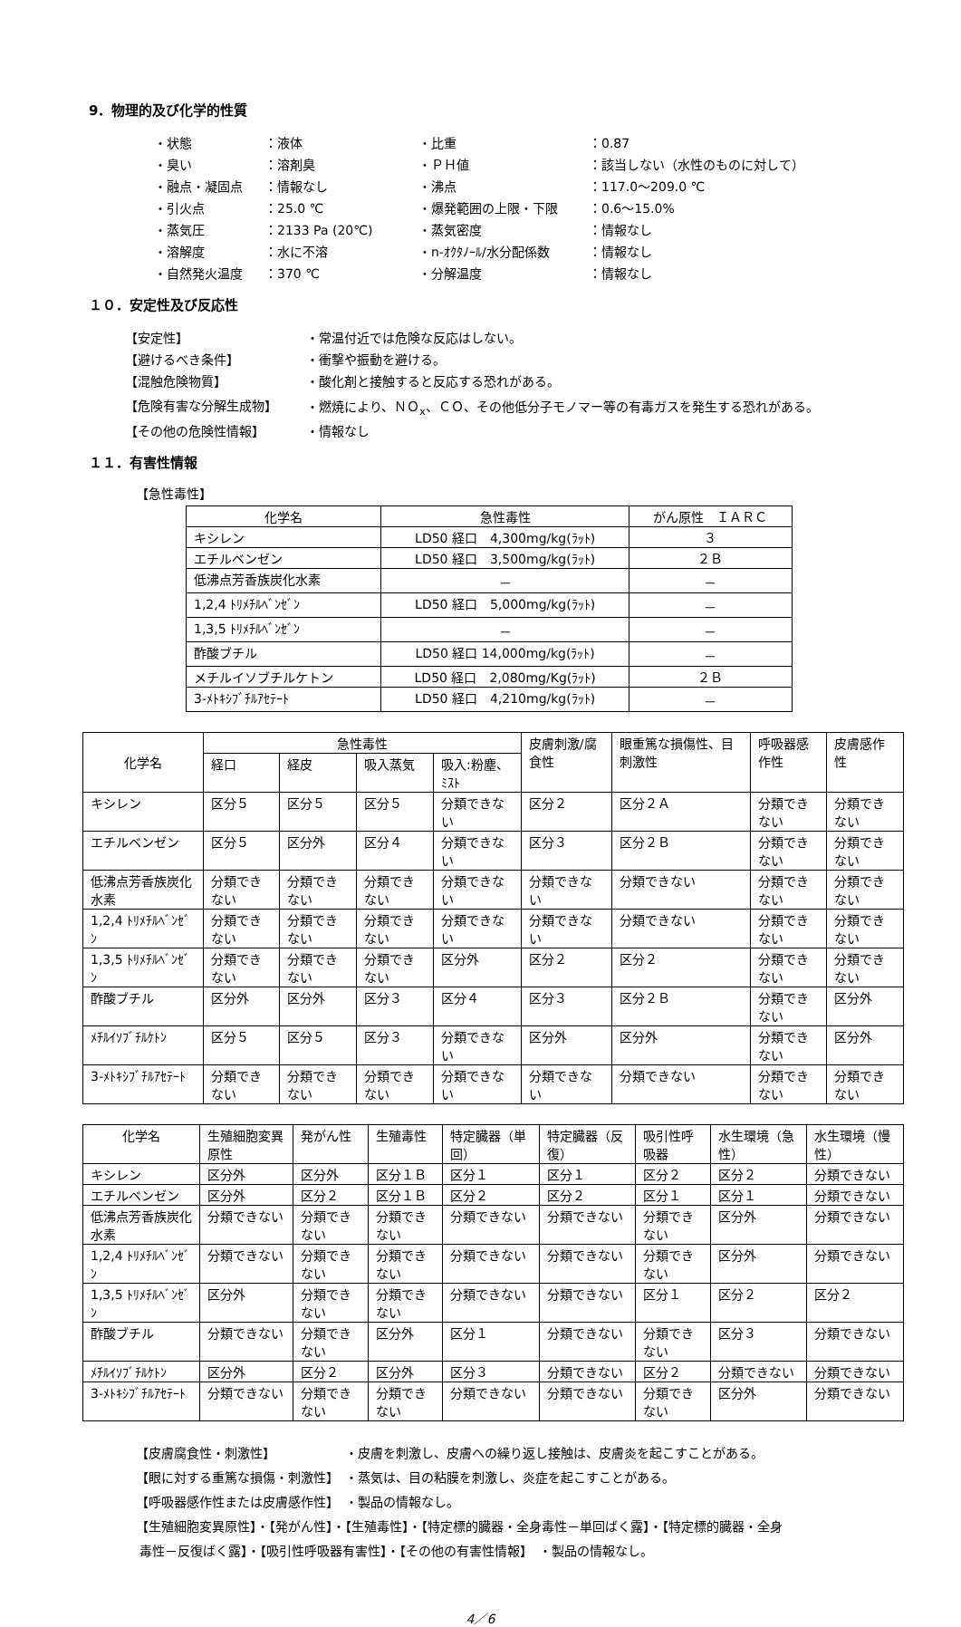9．物理的及び化学的性質
| ・状態 | ：液体 | ・比重 | ：0.87 |
| ・臭い | ：溶剤臭 | ・ＰＨ値 | ：該当しない（水性のものに対して） |
| ・融点・凝固点 | ：情報なし | ・沸点 | ：117.0～209.0 ℃ |
| ・引火点 | ：25.0 ℃ | ・爆発範囲の上限・下限 | ：0.6～15.0% |
| ・蒸気圧 | ：2133 Pa (20℃) | ・蒸気密度 | ：情報なし |
| ・溶解度 | ：水に不溶 | ・n-ｵｸﾀﾉｰﾙ/水分配係数 | ：情報なし |
| ・自然発火温度 | ：370 ℃ | ・分解温度 | ：情報なし |
１０．安定性及び反応性
| 【安定性】 | ・常温付近では危険な反応はしない。 |
| 【避けるべき条件】 | ・衝撃や振動を避ける。 |
| 【混触危険物質】 | ・酸化剤と接触すると反応する恐れがある。 |
| 【危険有害な分解生成物】 | ・燃焼により、ＮＯ<sub>x</sub>、ＣＯ、その他低分子モノマー等の有毒ガスを発生する恐れがある。 |
| 【その他の危険性情報】 | ・情報なし |
１１．有害性情報
【急性毒性】
| 化学名 | 急性毒性 | がん原性 ＩＡＲＣ |
| --- | --- | --- |
| キシレン | LD50 経口 4,300mg/kg(ﾗｯﾄ) | ３ |
| エチルベンゼン | LD50 経口 3,500mg/kg(ﾗｯﾄ) | ２Ｂ |
| 低沸点芳香族炭化水素 | － | － |
| 1,2,4 ﾄﾘﾒﾁﾙﾍﾞﾝｾﾞﾝ | LD50 経口 5,000mg/kg(ﾗｯﾄ) | － |
| 1,3,5 ﾄﾘﾒﾁﾙﾍﾞﾝｾﾞﾝ | － | － |
| 酢酸ブチル | LD50 経口 14,000mg/kg(ﾗｯﾄ) | － |
| メチルイソブチルケトン | LD50 経口 2,080mg/Kg(ﾗｯﾄ) | ２Ｂ |
| 3-ﾒﾄｷｼﾌﾞﾁﾙｱｾﾃｰﾄ | LD50 経口 4,210mg/kg(ﾗｯﾄ) | － |
| 化学名 | 急性毒性 | | | | 皮膚刺激/腐食性 | 眼重篤な損傷性、目刺激性 | 呼吸器感作性 | 皮膚感作性 |
| --- | --- | --- | --- | --- | --- | --- | --- | --- |
| | 経口 | 経皮 | 吸入蒸気 | 吸入:粉塵、ﾐｽﾄ | | | | |
| キシレン | 区分５ | 区分５ | 区分５ | 分類できない | 区分２ | 区分２Ａ | 分類できない | 分類できない |
| エチルベンゼン | 区分５ | 区分外 | 区分４ | 分類できない | 区分３ | 区分２Ｂ | 分類できない | 分類できない |
| 低沸点芳香族炭化水素 | 分類できない | 分類できない | 分類できない | 分類できない | 分類できない | 分類できない | 分類できない | 分類できない |
| 1,2,4 ﾄﾘﾒﾁﾙﾍﾞﾝｾﾞﾝ | 分類できない | 分類できない | 分類できない | 分類できない | 分類できない | 分類できない | 分類できない | 分類できない |
| 1,3,5 ﾄﾘﾒﾁﾙﾍﾞﾝｾﾞﾝ | 分類できない | 分類できない | 分類できない | 区分外 | 区分２ | 区分２ | 分類できない | 分類できない |
| 酢酸ブチル | 区分外 | 区分外 | 区分３ | 区分４ | 区分３ | 区分２Ｂ | 分類できない | 区分外 |
| ﾒﾁﾙｲｿﾌﾞﾁﾙｹﾄﾝ | 区分５ | 区分５ | 区分３ | 分類できない | 区分外 | 区分外 | 分類できない | 区分外 |
| 3-ﾒﾄｷｼﾌﾞﾁﾙｱｾﾃｰﾄ | 分類できない | 分類できない | 分類できない | 分類できない | 分類できない | 分類できない | 分類できない | 分類できない |
| 化学名 | 生殖細胞変異原性 | 発がん性 | 生殖毒性 | 特定臓器（単回） | 特定臓器（反復） | 吸引性呼吸器 | 水生環境（急性） | 水生環境（慢性） |
| --- | --- | --- | --- | --- | --- | --- | --- | --- |
| キシレン | 区分外 | 区分外 | 区分１Ｂ | 区分１ | 区分１ | 区分２ | 区分２ | 分類できない |
| エチルベンゼン | 区分外 | 区分２ | 区分１Ｂ | 区分２ | 区分２ | 区分１ | 区分１ | 分類できない |
| 低沸点芳香族炭化水素 | 分類できない | 分類できない | 分類できない | 分類できない | 分類できない | 分類できない | 区分外 | 分類できない |
| 1,2,4 ﾄﾘﾒﾁﾙﾍﾞﾝｾﾞﾝ | 分類できない | 分類できない | 分類できない | 分類できない | 分類できない | 分類できない | 区分外 | 分類できない |
| 1,3,5 ﾄﾘﾒﾁﾙﾍﾞﾝｾﾞﾝ | 区分外 | 分類できない | 分類できない | 分類できない | 分類できない | 区分１ | 区分２ | 区分２ |
| 酢酸ブチル | 分類できない | 分類できない | 区分外 | 区分１ | 分類できない | 分類できない | 区分３ | 分類できない |
| ﾒﾁﾙｲｿﾌﾞﾁﾙｹﾄﾝ | 区分外 | 区分２ | 区分外 | 区分３ | 分類できない | 区分２ | 分類できない | 分類できない |
| 3-ﾒﾄｷｼﾌﾞﾁﾙｱｾﾃｰﾄ | 分類できない | 分類できない | 分類できない | 分類できない | 分類できない | 分類できない | 区分外 | 分類できない |
【皮膚腐食性・刺激性】　　　　　　・皮膚を刺激し、皮膚への繰り返し接触は、皮膚炎を起こすことがある。
【眼に対する重篤な損傷・刺激性】　・蒸気は、目の粘膜を刺激し、炎症を起こすことがある。
【呼吸器感作性または皮膚感作性】　・製品の情報なし。
【生殖細胞変異原性】・【発がん性】・【生殖毒性】・【特定標的臓器・全身毒性－単回ばく露】・【特定標的臓器・全身
毒性－反復ばく露】・【吸引性呼吸器有害性】・【その他の有害性情報】　・製品の情報なし。
4／6